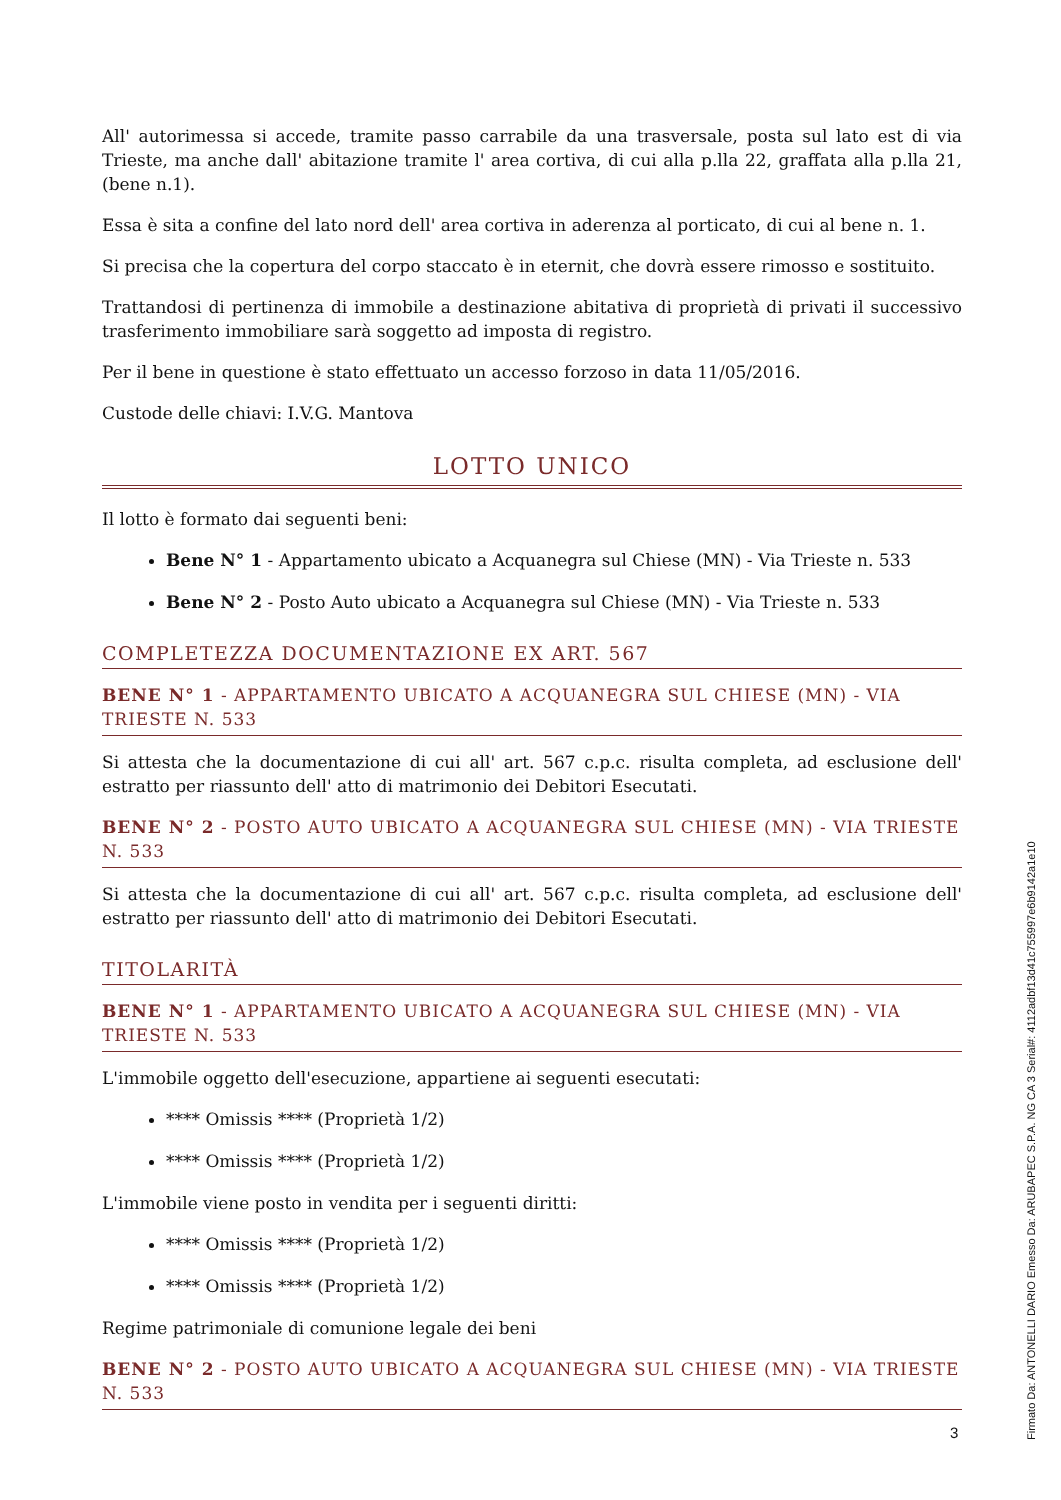All' autorimessa si accede, tramite passo carrabile da una trasversale, posta sul lato est di via Trieste, ma anche dall' abitazione tramite l' area cortiva, di cui alla p.lla 22, graffata alla p.lla 21, (bene n.1).
Essa è sita a confine del lato nord dell' area cortiva in aderenza al porticato, di cui al bene n. 1.
Si precisa che la copertura del corpo staccato è in eternit, che dovrà essere rimosso e sostituito.
Trattandosi di pertinenza di immobile a destinazione abitativa di proprietà di privati il successivo trasferimento immobiliare sarà soggetto ad imposta di registro.
Per il bene in questione è stato effettuato un accesso forzoso in data 11/05/2016.
Custode delle chiavi: I.V.G. Mantova
LOTTO UNICO
Il lotto è formato dai seguenti beni:
Bene N° 1 - Appartamento ubicato a Acquanegra sul Chiese (MN) - Via Trieste n. 533
Bene N° 2 - Posto Auto ubicato a Acquanegra sul Chiese (MN) - Via Trieste n. 533
COMPLETEZZA DOCUMENTAZIONE EX ART. 567
BENE N° 1 - APPARTAMENTO UBICATO A ACQUANEGRA SUL CHIESE (MN) - VIA TRIESTE N. 533
Si attesta che la documentazione di cui all' art. 567 c.p.c. risulta completa, ad esclusione dell' estratto per riassunto dell' atto di matrimonio dei Debitori Esecutati.
BENE N° 2 - POSTO AUTO UBICATO A ACQUANEGRA SUL CHIESE (MN) - VIA TRIESTE N. 533
Si attesta che la documentazione di cui all' art. 567 c.p.c. risulta completa, ad esclusione dell' estratto per riassunto dell' atto di matrimonio dei Debitori Esecutati.
TITOLARITÀ
BENE N° 1 - APPARTAMENTO UBICATO A ACQUANEGRA SUL CHIESE (MN) - VIA TRIESTE N. 533
L'immobile oggetto dell'esecuzione, appartiene ai seguenti esecutati:
**** Omissis **** (Proprietà 1/2)
**** Omissis **** (Proprietà 1/2)
L'immobile viene posto in vendita per i seguenti diritti:
**** Omissis **** (Proprietà 1/2)
**** Omissis **** (Proprietà 1/2)
Regime patrimoniale di comunione legale dei beni
BENE N° 2 - POSTO AUTO UBICATO A ACQUANEGRA SUL CHIESE (MN) - VIA TRIESTE N. 533
3
Firmato Da: ANTONELLI DARIO Emesso Da: ARUBAPEC S.P.A. NG CA 3 Serial#: 4112adbf13d41c755997e6b9142a1e10